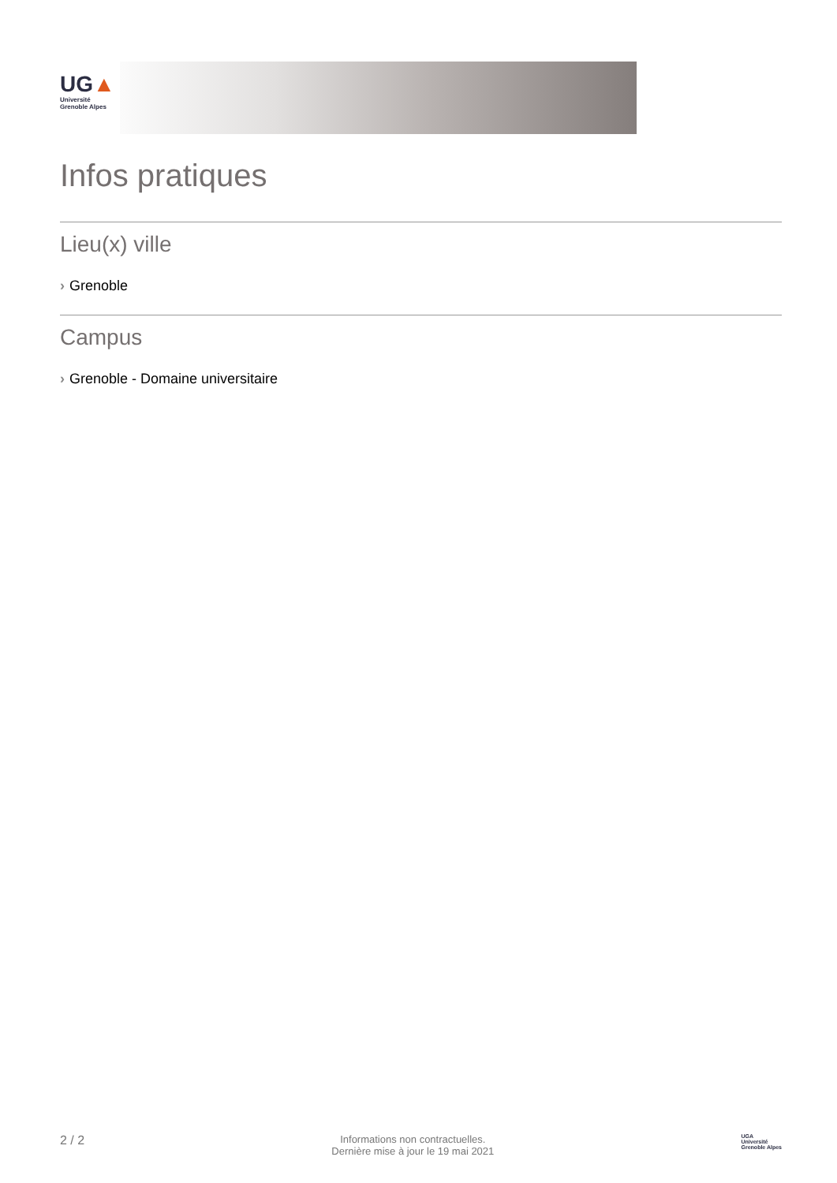UG▲
Université
Grenoble Alpes
Infos pratiques
Lieu(x) ville
› Grenoble
Campus
› Grenoble - Domaine universitaire
2 / 2
Informations non contractuelles.
Dernière mise à jour le 19 mai 2021
UGA
Université
Grenoble Alpes